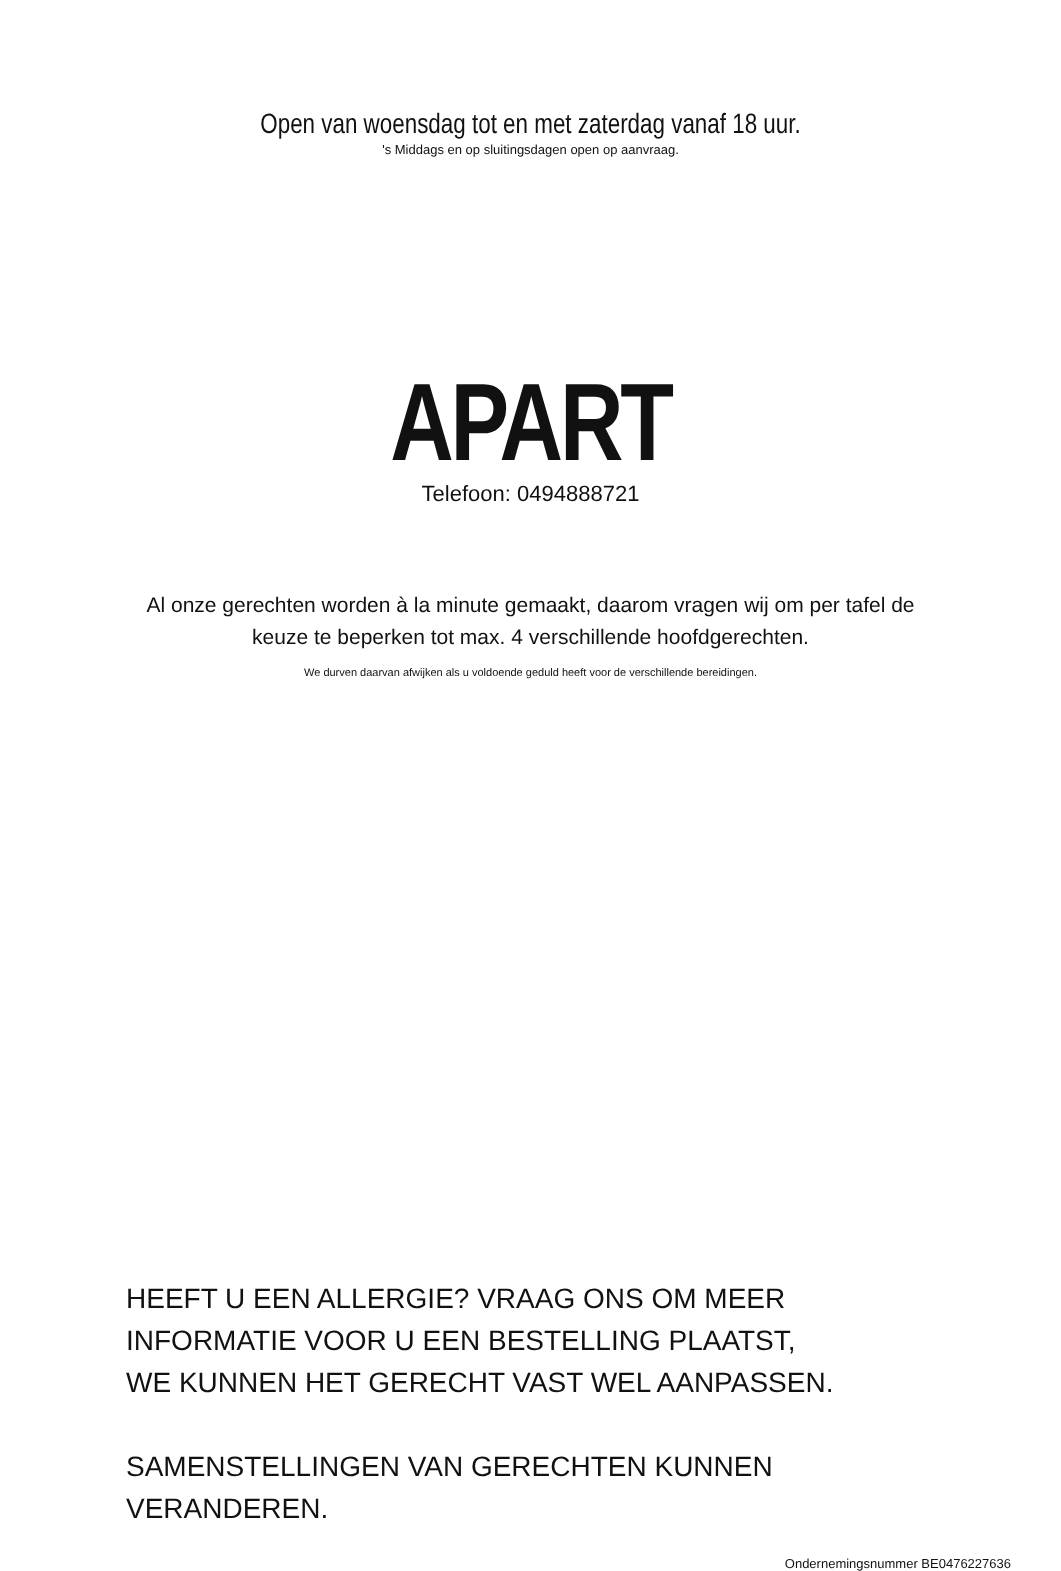Open van woensdag tot en met zaterdag vanaf 18 uur.
's Middags en op sluitingsdagen open op aanvraag.
APART
Telefoon: 0494888721
Al onze gerechten worden à la minute gemaakt, daarom vragen wij om per tafel de
keuze te beperken tot max. 4 verschillende hoofdgerechten.
We durven daarvan afwijken als u voldoende geduld heeft voor de verschillende bereidingen.
HEEFT U EEN ALLERGIE? VRAAG ONS OM MEER INFORMATIE VOOR U EEN BESTELLING PLAATST,
WE KUNNEN HET GERECHT VAST WEL AANPASSEN.
SAMENSTELLINGEN VAN GERECHTEN KUNNEN VERANDEREN.
Ondernemingsnummer BE0476227636